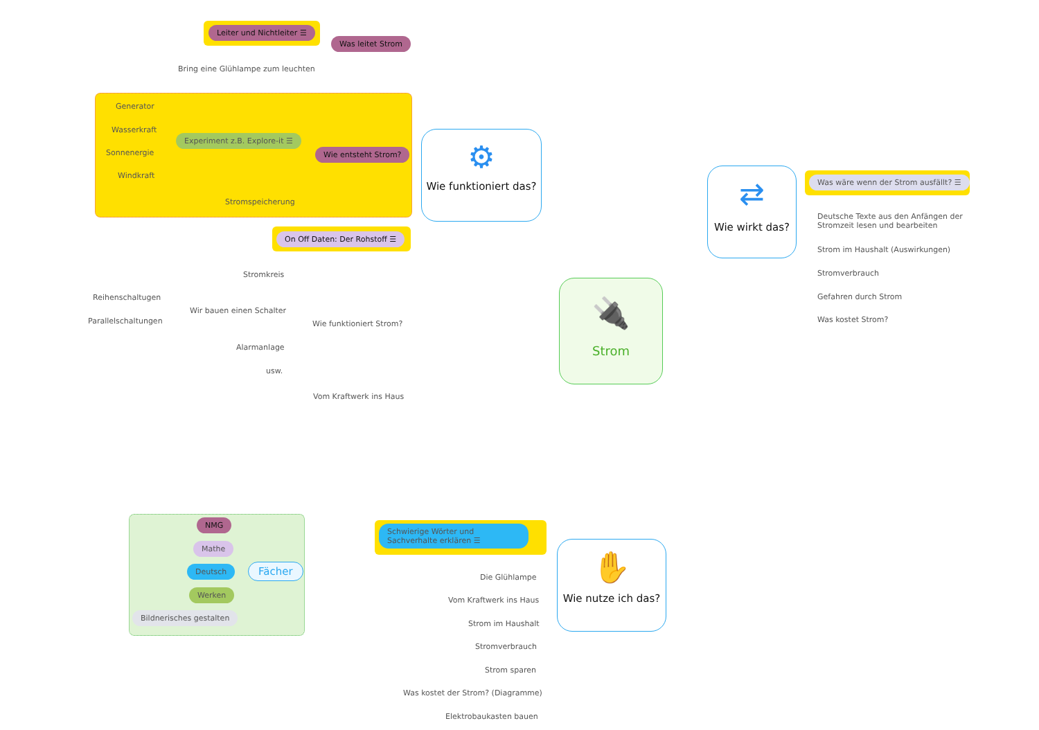Leiter und Nichtleiter ☰
Was leitet Strom
Bring eine Glühlampe zum leuchten
Generator
Wasserkraft
Sonnenergie
Windkraft
Experiment z.B. Explore-it ☰
Wie entsteht Strom?
Stromspeicherung
On Off Daten: Der Rohstoff ☰
Stromkreis
Reihenschaltugen
Wir bauen einen Schalter
Parallelschaltungen Wie funktioniert Strom?
Alarmanlage
usw.
Vom Kraftwerk ins Haus
⚙
Wie funktioniert das?
⇄
Wie wirkt das?
🔌
Strom
✋
Wie nutze ich das?
Was wäre wenn der Strom ausfällt? ☰
Deutsche Texte aus den Anfängen der
Stromzeit lesen und bearbeiten
Strom im Haushalt (Auswirkungen)
Stromverbrauch
Gefahren durch Strom
Was kostet Strom?
Schwierige Wörter und Sachverhalte erklären ☰
Die Glühlampe
Vom Kraftwerk ins Haus
Strom im Haushalt
Stromverbrauch
Strom sparen
Was kostet der Strom? (Diagramme)
Elektrobaukasten bauen
NMG
Mathe
Deutsch
Werken
Bildnerisches gestalten
Fächer